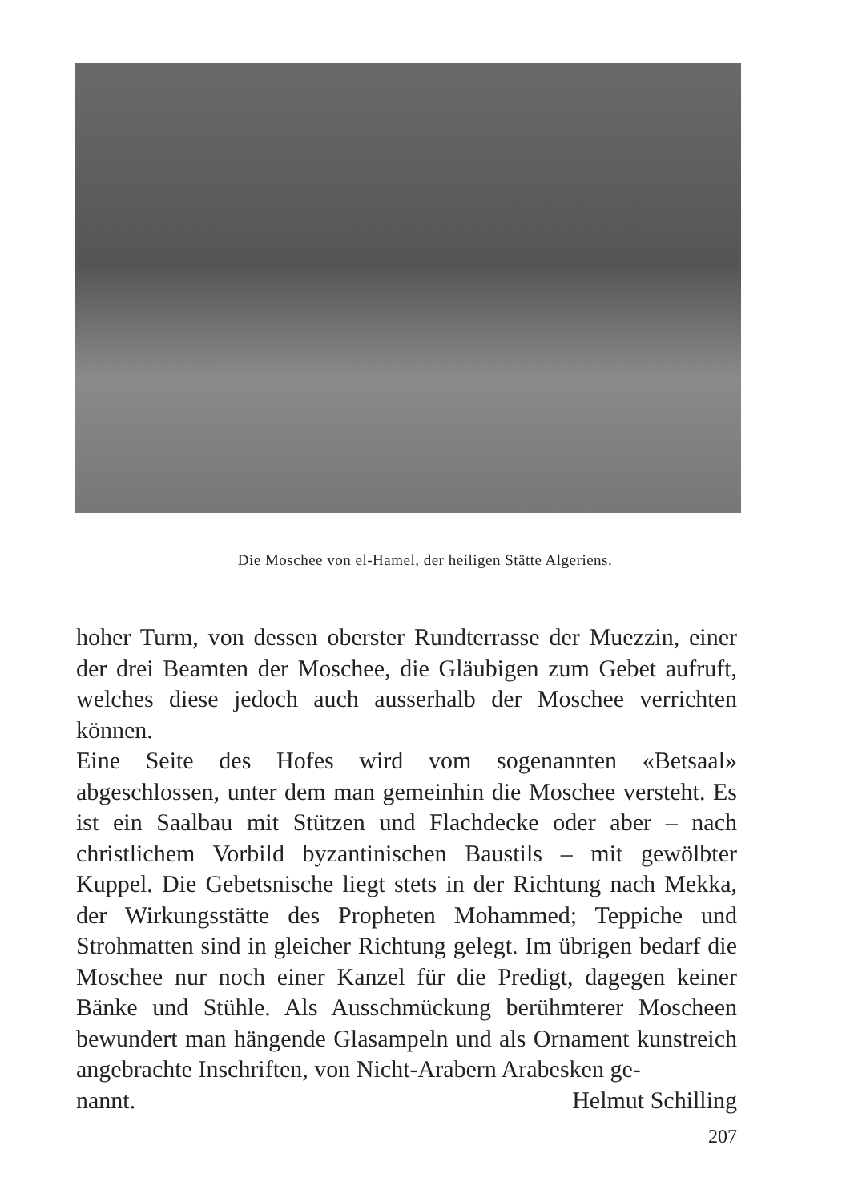Die Moschee von el-Hamel, der heiligen Stätte Algeriens.
hoher Turm, von dessen oberster Rundterrasse der Muezzin, einer der drei Beamten der Moschee, die Gläubigen zum Gebet aufruft, welches diese jedoch auch ausserhalb der Moschee verrichten können.
Eine Seite des Hofes wird vom sogenannten «Betsaal» abgeschlossen, unter dem man gemeinhin die Moschee versteht. Es ist ein Saalbau mit Stützen und Flachdecke oder aber – nach christlichem Vorbild byzantinischen Baustils – mit gewölbter Kuppel. Die Gebetsnische liegt stets in der Richtung nach Mekka, der Wirkungsstätte des Propheten Mohammed; Teppiche und Strohmatten sind in gleicher Richtung gelegt. Im übrigen bedarf die Moschee nur noch einer Kanzel für die Predigt, dagegen keiner Bänke und Stühle. Als Ausschmückung berühmterer Moscheen bewundert man hängende Glasampeln und als Ornament kunstreich angebrachte Inschriften, von Nicht-Arabern Arabesken ge-
nannt. Helmut Schilling
207